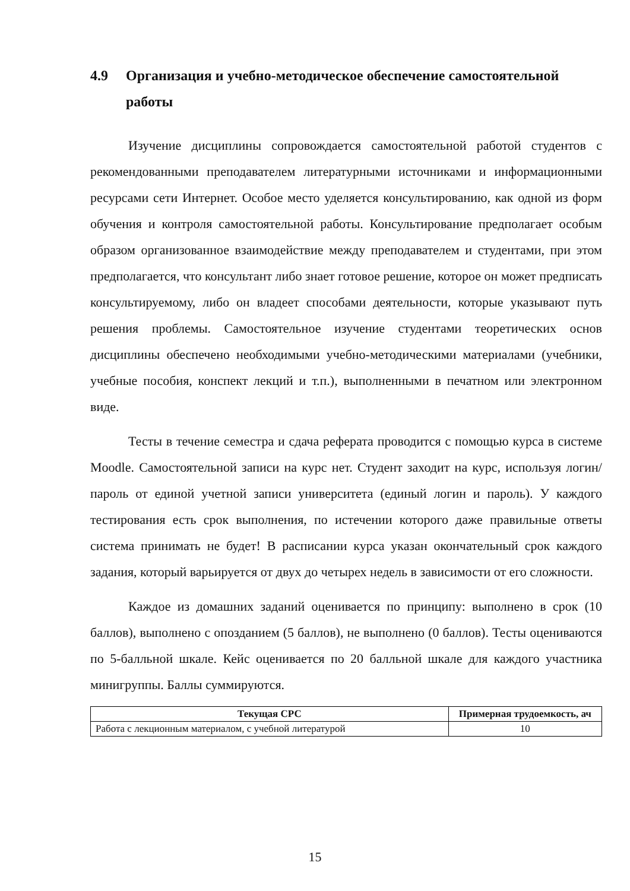4.9 Организация и учебно-методическое обеспечение самостоятельной работы
Изучение дисциплины сопровождается самостоятельной работой студентов с рекомендованными преподавателем литературными источниками и информационными ресурсами сети Интернет. Особое место уделяется консультированию, как одной из форм обучения и контроля самостоятельной работы. Консультирование предполагает особым образом организованное взаимодействие между преподавателем и студентами, при этом предполагается, что консультант либо знает готовое решение, которое он может предписать консультируемому, либо он владеет способами деятельности, которые указывают путь решения проблемы. Самостоятельное изучение студентами теоретических основ дисциплины обеспечено необходимыми учебно-методическими материалами (учебники, учебные пособия, конспект лекций и т.п.), выполненными в печатном или электронном виде.
Тесты в течение семестра и сдача реферата проводится с помощью курса в системе Moodle. Самостоятельной записи на курс нет. Студент заходит на курс, используя логин/пароль от единой учетной записи университета (единый логин и пароль). У каждого тестирования есть срок выполнения, по истечении которого даже правильные ответы система принимать не будет! В расписании курса указан окончательный срок каждого задания, который варьируется от двух до четырех недель в зависимости от его сложности.
Каждое из домашних заданий оценивается по принципу: выполнено в срок (10 баллов), выполнено с опозданием (5 баллов), не выполнено (0 баллов). Тесты оцениваются по 5-балльной шкале. Кейс оценивается по 20 балльной шкале для каждого участника минигруппы. Баллы суммируются.
| Текущая СРС | Примерная трудоемкость, ач |
| --- | --- |
| Работа с лекционным материалом, с учебной литературой | 10 |
15